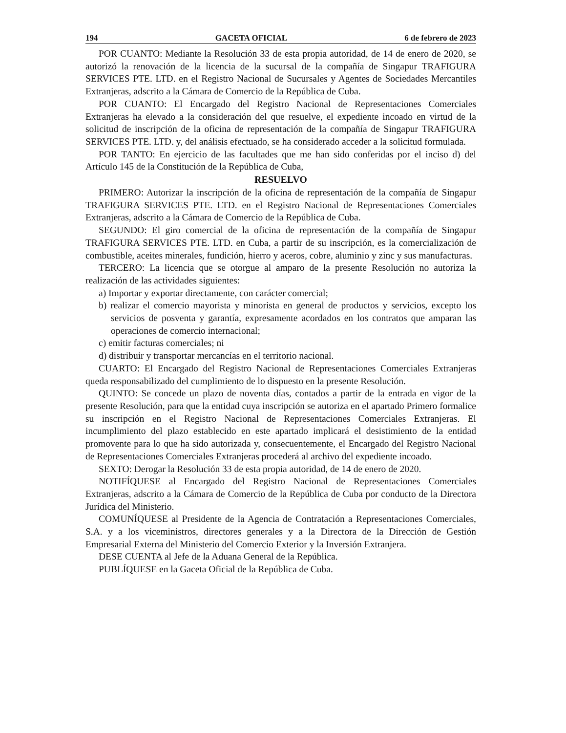194 GACETA OFICIAL 6 de febrero de 2023
POR CUANTO: Mediante la Resolución 33 de esta propia autoridad, de 14 de enero de 2020, se autorizó la renovación de la licencia de la sucursal de la compañía de Singapur TRAFIGURA SERVICES PTE. LTD. en el Registro Nacional de Sucursales y Agentes de Sociedades Mercantiles Extranjeras, adscrito a la Cámara de Comercio de la República de Cuba.
POR CUANTO: El Encargado del Registro Nacional de Representaciones Comerciales Extranjeras ha elevado a la consideración del que resuelve, el expediente incoado en virtud de la solicitud de inscripción de la oficina de representación de la compañía de Singapur TRAFIGURA SERVICES PTE. LTD. y, del análisis efectuado, se ha considerado acceder a la solicitud formulada.
POR TANTO: En ejercicio de las facultades que me han sido conferidas por el inciso d) del Artículo 145 de la Constitución de la República de Cuba,
RESUELVO
PRIMERO: Autorizar la inscripción de la oficina de representación de la compañía de Singapur TRAFIGURA SERVICES PTE. LTD. en el Registro Nacional de Representaciones Comerciales Extranjeras, adscrito a la Cámara de Comercio de la República de Cuba.
SEGUNDO: El giro comercial de la oficina de representación de la compañía de Singapur TRAFIGURA SERVICES PTE. LTD. en Cuba, a partir de su inscripción, es la comercialización de combustible, aceites minerales, fundición, hierro y aceros, cobre, aluminio y zinc y sus manufacturas.
TERCERO: La licencia que se otorgue al amparo de la presente Resolución no autoriza la realización de las actividades siguientes:
a) Importar y exportar directamente, con carácter comercial;
b) realizar el comercio mayorista y minorista en general de productos y servicios, excepto los servicios de posventa y garantía, expresamente acordados en los contratos que amparan las operaciones de comercio internacional;
c) emitir facturas comerciales; ni
d) distribuir y transportar mercancías en el territorio nacional.
CUARTO: El Encargado del Registro Nacional de Representaciones Comerciales Extranjeras queda responsabilizado del cumplimiento de lo dispuesto en la presente Resolución.
QUINTO: Se concede un plazo de noventa días, contados a partir de la entrada en vigor de la presente Resolución, para que la entidad cuya inscripción se autoriza en el apartado Primero formalice su inscripción en el Registro Nacional de Representaciones Comerciales Extranjeras. El incumplimiento del plazo establecido en este apartado implicará el desistimiento de la entidad promovente para lo que ha sido autorizada y, consecuentemente, el Encargado del Registro Nacional de Representaciones Comerciales Extranjeras procederá al archivo del expediente incoado.
SEXTO: Derogar la Resolución 33 de esta propia autoridad, de 14 de enero de 2020.
NOTIFÍQUESE al Encargado del Registro Nacional de Representaciones Comerciales Extranjeras, adscrito a la Cámara de Comercio de la República de Cuba por conducto de la Directora Jurídica del Ministerio.
COMUNÍQUESE al Presidente de la Agencia de Contratación a Representaciones Comerciales, S.A. y a los viceministros, directores generales y a la Directora de la Dirección de Gestión Empresarial Externa del Ministerio del Comercio Exterior y la Inversión Extranjera.
DESE CUENTA al Jefe de la Aduana General de la República.
PUBLÍQUESE en la Gaceta Oficial de la República de Cuba.